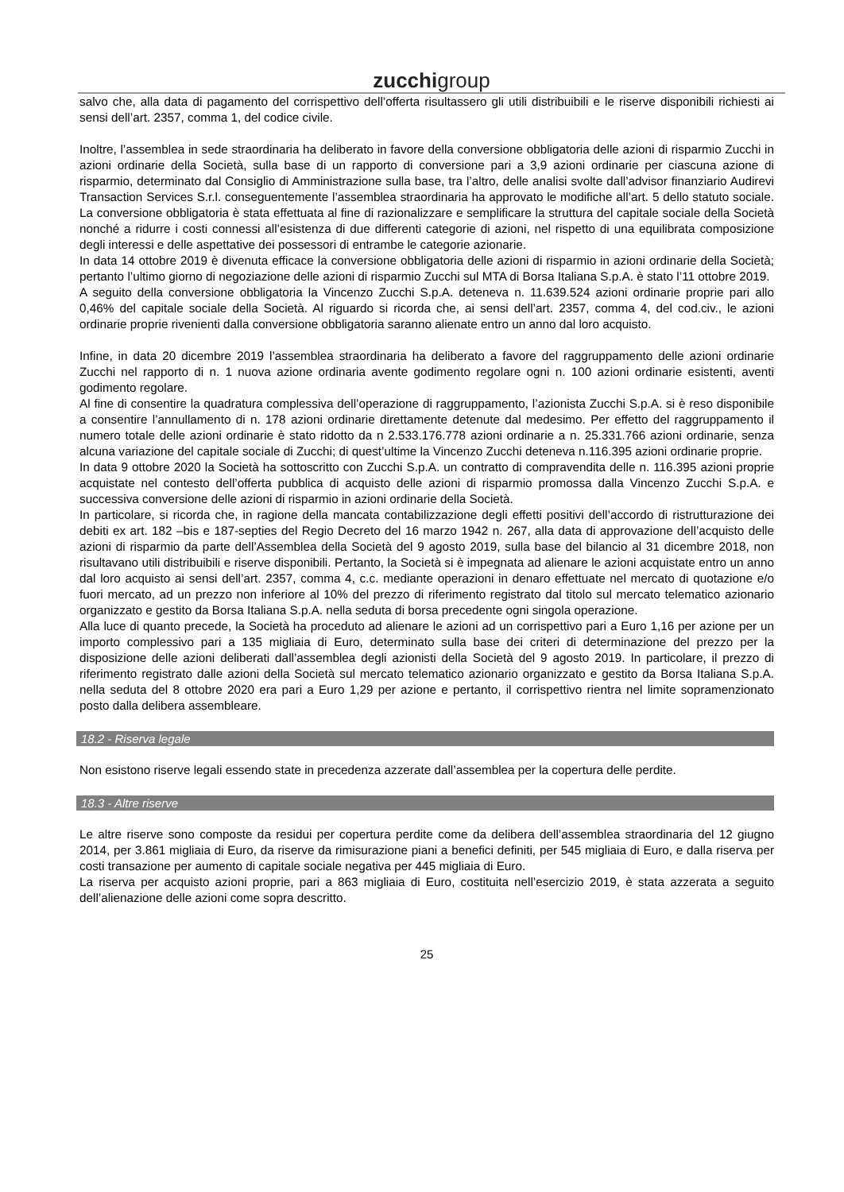zucchigroup
salvo che, alla data di pagamento del corrispettivo dell’offerta risultassero gli utili distribuibili e le riserve disponibili richiesti ai sensi dell’art. 2357, comma 1, del codice civile.
Inoltre, l’assemblea in sede straordinaria ha deliberato in favore della conversione obbligatoria delle azioni di risparmio Zucchi in azioni ordinarie della Società, sulla base di un rapporto di conversione pari a 3,9 azioni ordinarie per ciascuna azione di risparmio, determinato dal Consiglio di Amministrazione sulla base, tra l’altro, delle analisi svolte dall’advisor finanziario Audirevi Transaction Services S.r.l. conseguentemente l’assemblea straordinaria ha approvato le modifiche all’art. 5 dello statuto sociale. La conversione obbligatoria è stata effettuata al fine di razionalizzare e semplificare la struttura del capitale sociale della Società nonché a ridurre i costi connessi all’esistenza di due differenti categorie di azioni, nel rispetto di una equilibrata composizione degli interessi e delle aspettative dei possessori di entrambe le categorie azionarie.
In data 14 ottobre 2019 è divenuta efficace la conversione obbligatoria delle azioni di risparmio in azioni ordinarie della Società; pertanto l’ultimo giorno di negoziazione delle azioni di risparmio Zucchi sul MTA di Borsa Italiana S.p.A. è stato l’11 ottobre 2019.
A seguito della conversione obbligatoria la Vincenzo Zucchi S.p.A. deteneva n. 11.639.524 azioni ordinarie proprie pari allo 0,46% del capitale sociale della Società. Al riguardo si ricorda che, ai sensi dell’art. 2357, comma 4, del cod.civ., le azioni ordinarie proprie rivenienti dalla conversione obbligatoria saranno alienate entro un anno dal loro acquisto.
Infine, in data 20 dicembre 2019 l’assemblea straordinaria ha deliberato a favore del raggruppamento delle azioni ordinarie Zucchi nel rapporto di n. 1 nuova azione ordinaria avente godimento regolare ogni n. 100 azioni ordinarie esistenti, aventi godimento regolare.
Al fine di consentire la quadratura complessiva dell’operazione di raggruppamento, l’azionista Zucchi S.p.A. si è reso disponibile a consentire l’annullamento di n. 178 azioni ordinarie direttamente detenute dal medesimo. Per effetto del raggruppamento il numero totale delle azioni ordinarie è stato ridotto da n 2.533.176.778 azioni ordinarie a n. 25.331.766 azioni ordinarie, senza alcuna variazione del capitale sociale di Zucchi; di quest’ultime la Vincenzo Zucchi deteneva n.116.395 azioni ordinarie proprie.
In data 9 ottobre 2020 la Società ha sottoscritto con Zucchi S.p.A. un contratto di compravendita delle n. 116.395 azioni proprie acquistate nel contesto dell’offerta pubblica di acquisto delle azioni di risparmio promossa dalla Vincenzo Zucchi S.p.A. e successiva conversione delle azioni di risparmio in azioni ordinarie della Società.
In particolare, si ricorda che, in ragione della mancata contabilizzazione degli effetti positivi dell’accordo di ristrutturazione dei debiti ex art. 182 –bis e 187-septies del Regio Decreto del 16 marzo 1942 n. 267, alla data di approvazione dell’acquisto delle azioni di risparmio da parte dell’Assemblea della Società del 9 agosto 2019, sulla base del bilancio al 31 dicembre 2018, non risultavano utili distribuibili e riserve disponibili. Pertanto, la Società si è impegnata ad alienare le azioni acquistate entro un anno dal loro acquisto ai sensi dell’art. 2357, comma 4, c.c. mediante operazioni in denaro effettuate nel mercato di quotazione e/o fuori mercato, ad un prezzo non inferiore al 10% del prezzo di riferimento registrato dal titolo sul mercato telematico azionario organizzato e gestito da Borsa Italiana S.p.A. nella seduta di borsa precedente ogni singola operazione.
Alla luce di quanto precede, la Società ha proceduto ad alienare le azioni ad un corrispettivo pari a Euro 1,16 per azione per un importo complessivo pari a 135 migliaia di Euro, determinato sulla base dei criteri di determinazione del prezzo per la disposizione delle azioni deliberati dall’assemblea degli azionisti della Società del 9 agosto 2019. In particolare, il prezzo di riferimento registrato dalle azioni della Società sul mercato telematico azionario organizzato e gestito da Borsa Italiana S.p.A. nella seduta del 8 ottobre 2020 era pari a Euro 1,29 per azione e pertanto, il corrispettivo rientra nel limite sopramenzionato posto dalla delibera assembleare.
18.2 - Riserva legale
Non esistono riserve legali essendo state in precedenza azzerate dall’assemblea per la copertura delle perdite.
18.3 - Altre riserve
Le altre riserve sono composte da residui per copertura perdite come da delibera dell’assemblea straordinaria del 12 giugno 2014, per 3.861 migliaia di Euro, da riserve da rimisurazione piani a benefici definiti, per 545 migliaia di Euro, e dalla riserva per costi transazione per aumento di capitale sociale negativa per 445 migliaia di Euro.
La riserva per acquisto azioni proprie, pari a 863 migliaia di Euro, costituita nell’esercizio 2019, è stata azzerata a seguito dell’alienazione delle azioni come sopra descritto.
25